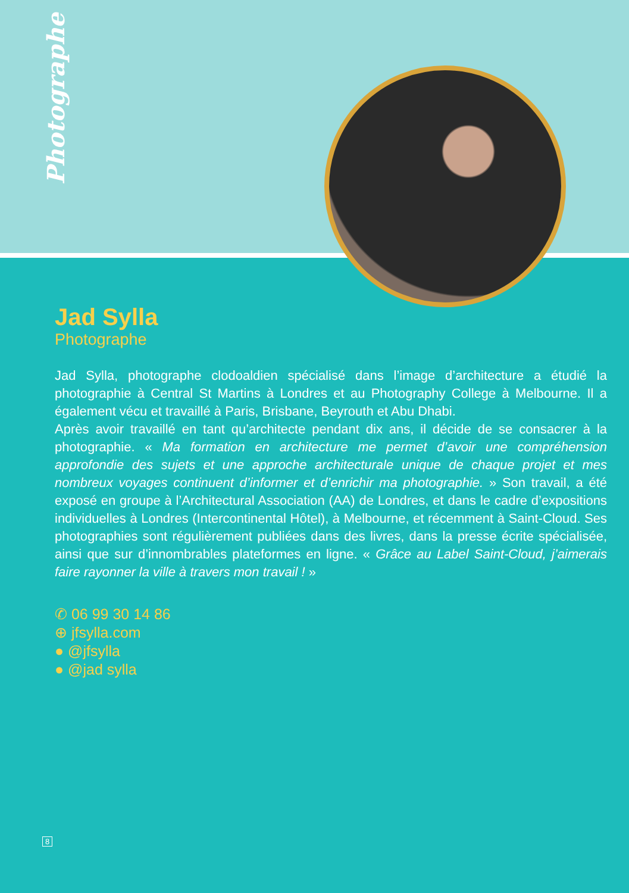Photographe
Jad Sylla
Photographe
Jad Sylla, photographe clodoaldien spécialisé dans l’image d’architecture a étudié la photographie à Central St Martins à Londres et au Photography College à Melbourne. Il a également vécu et travaillé à Paris, Brisbane, Beyrouth et Abu Dhabi.
Après avoir travaillé en tant qu’architecte pendant dix ans, il décide de se consacrer à la photographie. « Ma formation en architecture me permet d’avoir une compréhension approfondie des sujets et une approche architecturale unique de chaque projet et mes nombreux voyages continuent d’informer et d’enrichir ma photographie. » Son travail, a été exposé en groupe à l’Architectural Association (AA) de Londres, et dans le cadre d’expositions individuelles à Londres (Intercontinental Hôtel), à Melbourne, et récemment à Saint-Cloud. Ses photographies sont régulièrement publiées dans des livres, dans la presse écrite spécialisée, ainsi que sur d’innombrables plateformes en ligne. « Grâce au Label Saint-Cloud, j’aimerais faire rayonner la ville à travers mon travail ! »
✆ 06 99 30 14 86
⊕ jfsylla.com
● @jfsylla
● @jad sylla
8